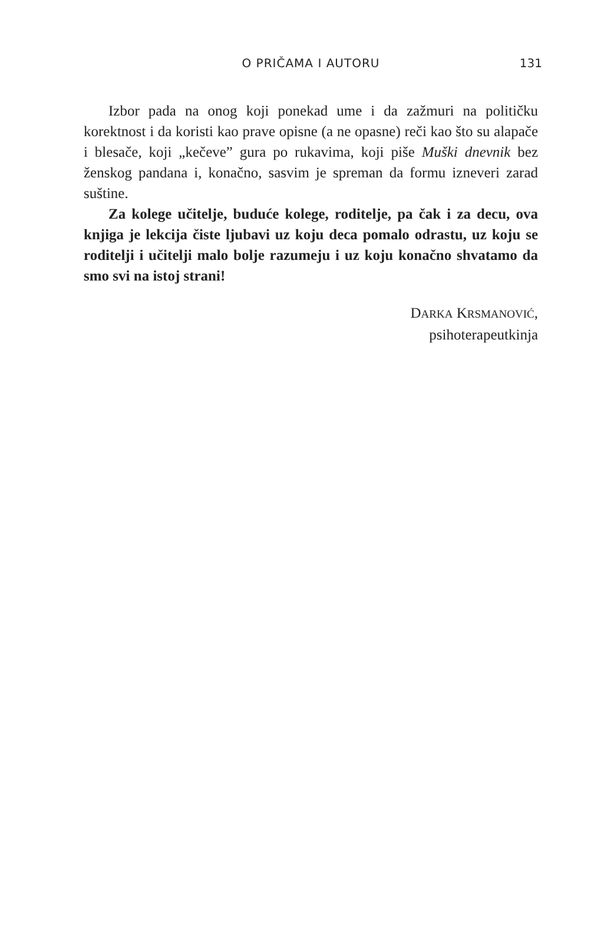O PRIČAMA I AUTORU
131
Izbor pada na onog koji ponekad ume i da zažmuri na političku korektnost i da koristi kao prave opisne (a ne opasne) reči kao što su alapače i blesače, koji „kečeve” gura po rukavima, koji piše Muški dnevnik bez ženskog pandana i, konačno, sasvim je spreman da formu izneveri zarad suštine.
Za kolege učitelje, buduće kolege, roditelje, pa čak i za decu, ova knjiga je lekcija čiste ljubavi uz koju deca pomalo odrastu, uz koju se roditelji i učitelji malo bolje razumeju i uz koju konačno shvatamo da smo svi na istoj strani!
DARKA KRSMANOVIĆ,
psihoterapeutkinja